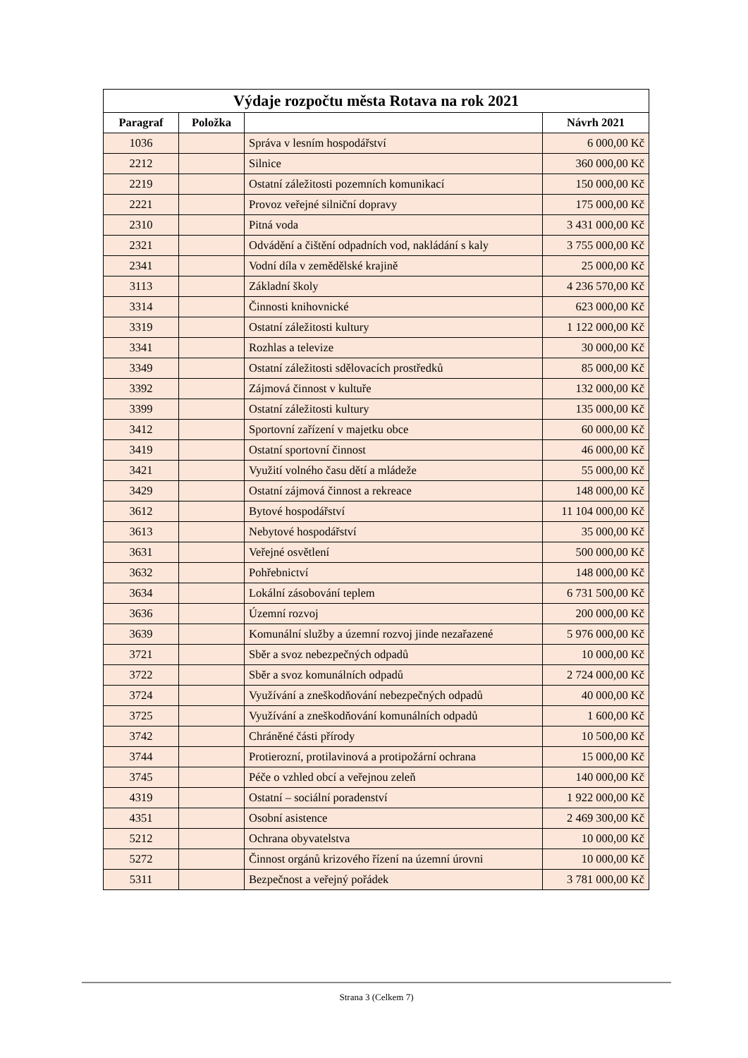| Výdaje rozpočtu města Rotava na rok 2021 | | | |
| --- | --- | --- | --- |
| Paragraf | Položka | | Návrh 2021 |
| 1036 | | Správa v lesním hospodářství | 6 000,00 Kč |
| 2212 | | Silnice | 360 000,00 Kč |
| 2219 | | Ostatní záležitosti pozemních komunikací | 150 000,00 Kč |
| 2221 | | Provoz veřejné silniční dopravy | 175 000,00 Kč |
| 2310 | | Pitná voda | 3 431 000,00 Kč |
| 2321 | | Odvádění a čištění odpadních vod, nakládání s kaly | 3 755 000,00 Kč |
| 2341 | | Vodní díla v zemědělské krajině | 25 000,00 Kč |
| 3113 | | Základní školy | 4 236 570,00 Kč |
| 3314 | | Činnosti knihovnické | 623 000,00 Kč |
| 3319 | | Ostatní záležitosti kultury | 1 122 000,00 Kč |
| 3341 | | Rozhlas a televize | 30 000,00 Kč |
| 3349 | | Ostatní záležitosti sdělovacích prostředků | 85 000,00 Kč |
| 3392 | | Zájmová činnost v kultuře | 132 000,00 Kč |
| 3399 | | Ostatní záležitosti kultury | 135 000,00 Kč |
| 3412 | | Sportovní zařízení v majetku obce | 60 000,00 Kč |
| 3419 | | Ostatní sportovní činnost | 46 000,00 Kč |
| 3421 | | Využití volného času dětí a mládeže | 55 000,00 Kč |
| 3429 | | Ostatní zájmová činnost a rekreace | 148 000,00 Kč |
| 3612 | | Bytové hospodářství | 11 104 000,00 Kč |
| 3613 | | Nebytové hospodářství | 35 000,00 Kč |
| 3631 | | Veřejné osvětlení | 500 000,00 Kč |
| 3632 | | Pohřebnictví | 148 000,00 Kč |
| 3634 | | Lokální zásobování teplem | 6 731 500,00 Kč |
| 3636 | | Územní rozvoj | 200 000,00 Kč |
| 3639 | | Komunální služby a územní rozvoj jinde nezařazené | 5 976 000,00 Kč |
| 3721 | | Sběr a svoz nebezpečných odpadů | 10 000,00 Kč |
| 3722 | | Sběr a svoz komunálních odpadů | 2 724 000,00 Kč |
| 3724 | | Využívání a zneškodňování nebezpečných odpadů | 40 000,00 Kč |
| 3725 | | Využívání a zneškodňování komunálních odpadů | 1 600,00 Kč |
| 3742 | | Chráněné části přírody | 10 500,00 Kč |
| 3744 | | Protierozní, protilavinová a protipožární ochrana | 15 000,00 Kč |
| 3745 | | Péče o vzhled obcí a veřejnou zeleň | 140 000,00 Kč |
| 4319 | | Ostatní – sociální poradenství | 1 922 000,00 Kč |
| 4351 | | Osobní asistence | 2 469 300,00 Kč |
| 5212 | | Ochrana obyvatelstva | 10 000,00 Kč |
| 5272 | | Činnost orgánů krizového řízení na územní úrovni | 10 000,00 Kč |
| 5311 | | Bezpečnost a veřejný pořádek | 3 781 000,00 Kč |
Strana 3 (Celkem 7)